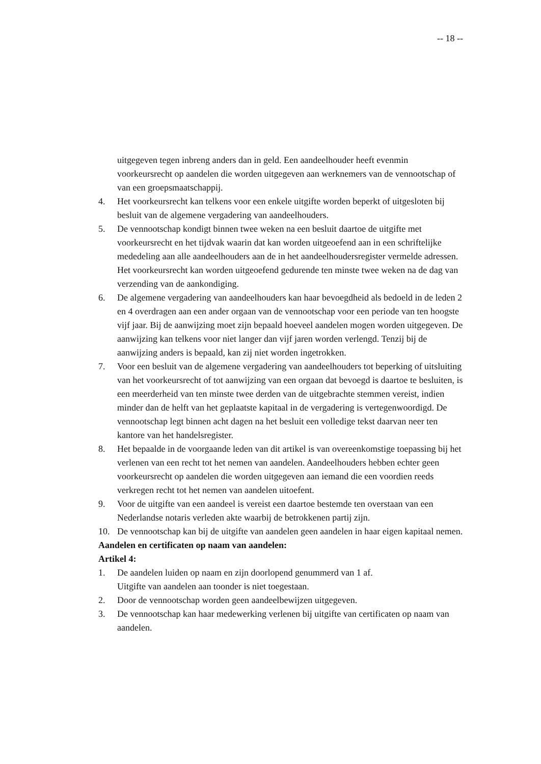-- 18 --
uitgegeven tegen inbreng anders dan in geld. Een aandeelhouder heeft evenmin voorkeursrecht op aandelen die worden uitgegeven aan werknemers van de vennootschap of van een groepsmaatschappij.
4. Het voorkeursrecht kan telkens voor een enkele uitgifte worden beperkt of uitgesloten bij besluit van de algemene vergadering van aandeelhouders.
5. De vennootschap kondigt binnen twee weken na een besluit daartoe de uitgifte met voorkeursrecht en het tijdvak waarin dat kan worden uitgeoefend aan in een schriftelijke mededeling aan alle aandeelhouders aan de in het aandeelhoudersregister vermelde adressen. Het voorkeursrecht kan worden uitgeoefend gedurende ten minste twee weken na de dag van verzending van de aankondiging.
6. De algemene vergadering van aandeelhouders kan haar bevoegdheid als bedoeld in de leden 2 en 4 overdragen aan een ander orgaan van de vennootschap voor een periode van ten hoogste vijf jaar. Bij de aanwijzing moet zijn bepaald hoeveel aandelen mogen worden uitgegeven. De aanwijzing kan telkens voor niet langer dan vijf jaren worden verlengd. Tenzij bij de aanwijzing anders is bepaald, kan zij niet worden ingetrokken.
7. Voor een besluit van de algemene vergadering van aandeelhouders tot beperking of uitsluiting van het voorkeursrecht of tot aanwijzing van een orgaan dat bevoegd is daartoe te besluiten, is een meerderheid van ten minste twee derden van de uitgebrachte stemmen vereist, indien minder dan de helft van het geplaatste kapitaal in de vergadering is vertegenwoordigd. De vennootschap legt binnen acht dagen na het besluit een volledige tekst daarvan neer ten kantore van het handelsregister.
8. Het bepaalde in de voorgaande leden van dit artikel is van overeenkomstige toepassing bij het verlenen van een recht tot het nemen van aandelen. Aandeelhouders hebben echter geen voorkeursrecht op aandelen die worden uitgegeven aan iemand die een voordien reeds verkregen recht tot het nemen van aandelen uitoefent.
9. Voor de uitgifte van een aandeel is vereist een daartoe bestemde ten overstaan van een Nederlandse notaris verleden akte waarbij de betrokkenen partij zijn.
10. De vennootschap kan bij de uitgifte van aandelen geen aandelen in haar eigen kapitaal nemen.
Aandelen en certificaten op naam van aandelen:
Artikel 4:
1. De aandelen luiden op naam en zijn doorlopend genummerd van 1 af.
Uitgifte van aandelen aan toonder is niet toegestaan.
2. Door de vennootschap worden geen aandeelbewijzen uitgegeven.
3. De vennootschap kan haar medewerking verlenen bij uitgifte van certificaten op naam van aandelen.